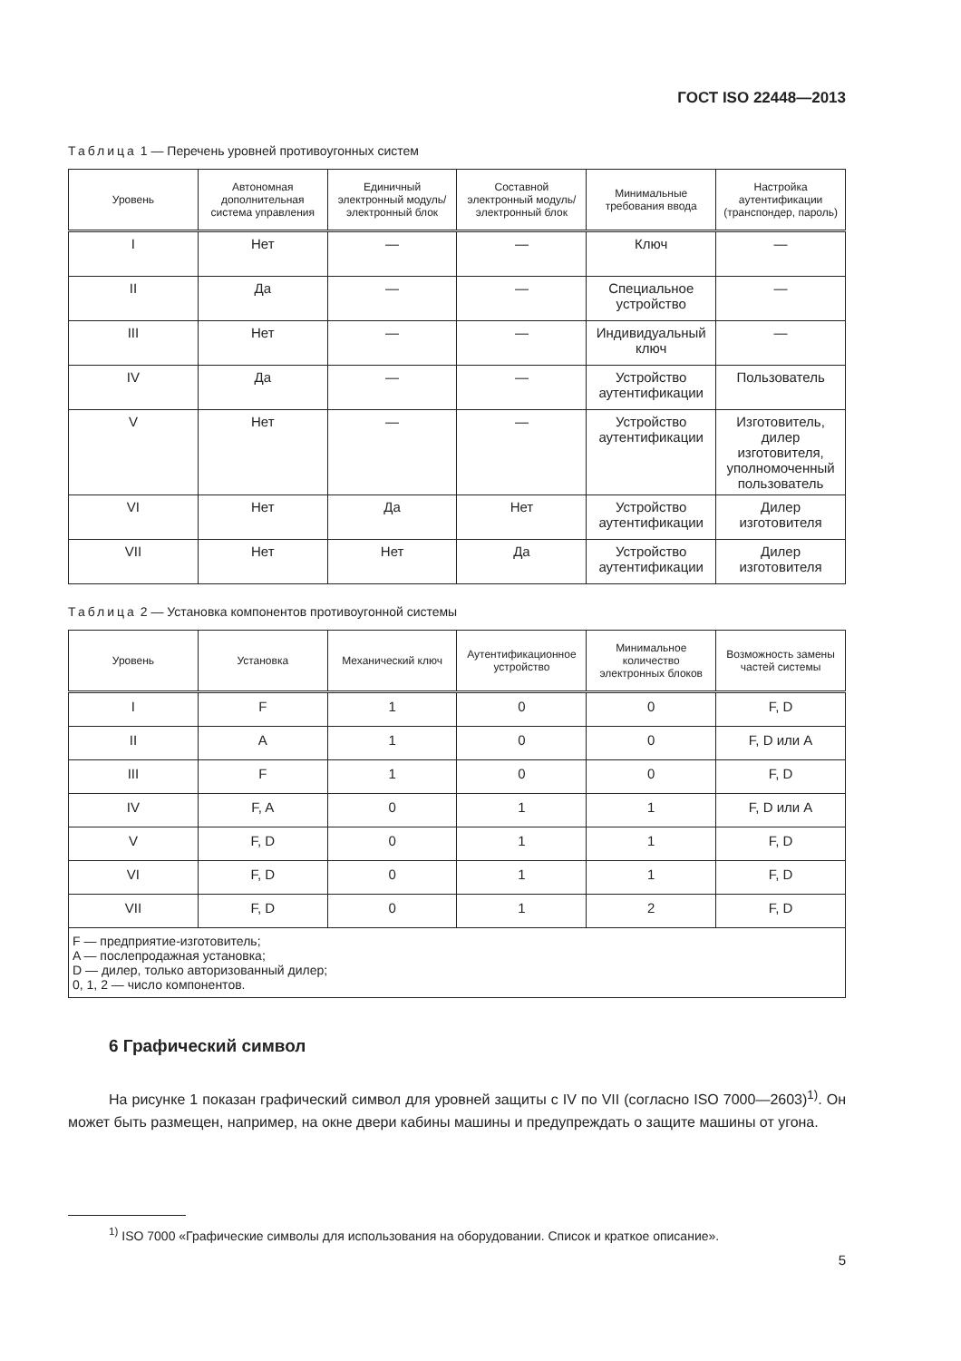ГОСТ ISO 22448—2013
Таблица 1 — Перечень уровней противоугонных систем
| Уровень | Автономная дополнительная система управления | Единичный электронный модуль/ электронный блок | Составной электронный модуль/ электронный блок | Минимальные требования ввода | Настройка аутентификации (транспондер, пароль) |
| --- | --- | --- | --- | --- | --- |
| I | Нет | — | — | Ключ | — |
| II | Да | — | — | Специальное устройство | — |
| III | Нет | — | — | Индивидуальный ключ | — |
| IV | Да | — | — | Устройство аутентификации | Пользователь |
| V | Нет | — | — | Устройство аутентификации | Изготовитель, дилер изготовителя, уполномоченный пользователь |
| VI | Нет | Да | Нет | Устройство аутентификации | Дилер изготовителя |
| VII | Нет | Нет | Да | Устройство аутентификации | Дилер изготовителя |
Таблица 2 — Установка компонентов противоугонной системы
| Уровень | Установка | Механический ключ | Аутентификационное устройство | Минимальное количество электронных блоков | Возможность замены частей системы |
| --- | --- | --- | --- | --- | --- |
| I | F | 1 | 0 | 0 | F, D |
| II | A | 1 | 0 | 0 | F, D или A |
| III | F | 1 | 0 | 0 | F, D |
| IV | F, A | 0 | 1 | 1 | F, D или A |
| V | F, D | 0 | 1 | 1 | F, D |
| VI | F, D | 0 | 1 | 1 | F, D |
| VII | F, D | 0 | 1 | 2 | F, D |
| F — предприятие-изготовитель; A — послепродажная установка; D — дилер, только авторизованный дилер; 0, 1, 2 — число компонентов. | | | | | |
6 Графический символ
На рисунке 1 показан графический символ для уровней защиты с IV по VII (согласно ISO 7000—2603)<sup>1)</sup>. Он может быть размещен, например, на окне двери кабины машины и предупреждать о защите машины от угона.
<sup>1)</sup> ISO 7000 «Графические символы для использования на оборудовании. Список и краткое описание».
5